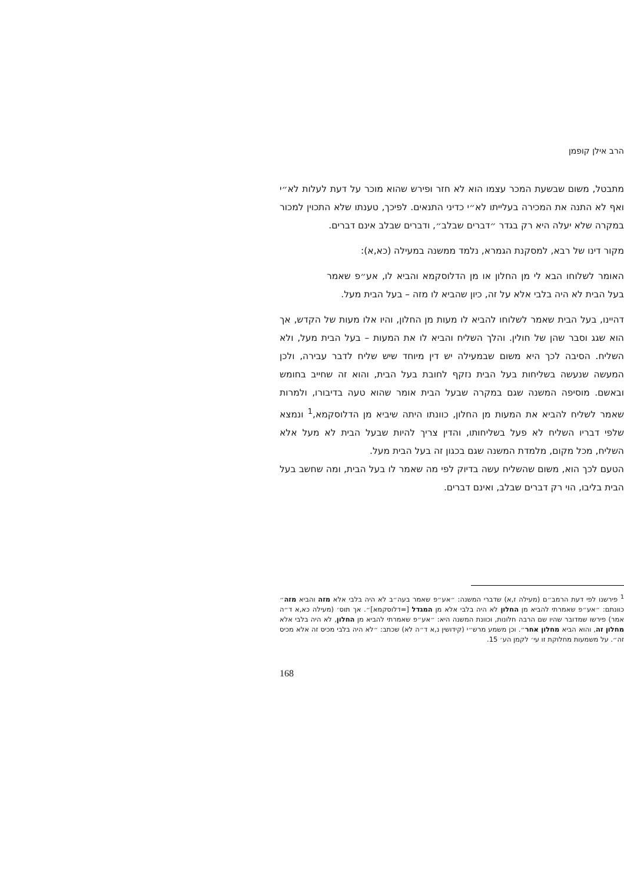הרב אילן קופמן
מתבטל, משום שבשעת המכר עצמו הוא לא חזר ופירש שהוא מוכר על דעת לעלות לא״י ואף לא התנה את המכירה בעלייתו לא״י כדיני התנאים. לפיכך, טענתו שלא התכוין למכור במקרה שלא יעלה היא רק בגדר ״דברים שבלב״, ודברים שבלב אינם דברים.
מקור דינו של רבא, למסקנת הגמרא, נלמד ממשנה במעילה (כא,א):
האומר לשלוחו הבא לי מן החלון או מן הדלוסקמא והביא לו, אע״פ שאמר בעל הבית לא היה בלבי אלא על זה, כיון שהביא לו מזה – בעל הבית מעל.
דהיינו, בעל הבית שאמר לשלוחו להביא לו מעות מן החלון, והיו אלו מעות של הקדש, אך הוא שגג וסבר שהן של חולין. והלך השליח והביא לו את המעות – בעל הבית מעל, ולא השליח. הסיבה לכך היא משום שבמעילה יש דין מיוחד שיש שליח לדבר עבירה, ולכן המעשה שנעשה בשליחות בעל הבית נזקף לחובת בעל הבית, והוא זה שחייב בחומש ובאשם. מוסיפה המשנה שגם במקרה שבעל הבית אומר שהוא טעה בדיבורו, ולמרות שאמר לשליח להביא את המעות מן החלון, כוונתו היתה שיביא מן הדלוסקמא,<sup>1</sup> ונמצא שלפי דבריו השליח לא פעל בשליחותו, והדין צריך להיות שבעל הבית לא מעל אלא השליח, מכל מקום, מלמדת המשנה שגם בכגון זה בעל הבית מעל.
הטעם לכך הוא, משום שהשליח עשה בדיוק לפי מה שאמר לו בעל הבית, ומה שחשב בעל הבית בליבו, הוי רק דברים שבלב, ואינם דברים.
<sup>1</sup> פירשנו לפי דעת הרמב״ם (מעילה ז,א) שדברי המשנה: ״אע״פ שאמר בעה״ב לא היה בלבי אלא מזה והביא מזה״ כוונתם: ״אע״פ שאמרתי להביא מן החלון לא היה בלבי אלא מן המגדל [=דלוסקמא]״. אך תוס׳ (מעילה כא,א ד״ה אמר) פירשו שמדובר שהיו שם הרבה חלונות, וכוונת המשנה היא: ״אע״פ שאמרתי להביא מן החלון, לא היה בלבי אלא מחלון זה, והוא הביא מחלון אחר״. וכן משמע מרש״י (קידושין נ,א ד״ה לא) שכתב: ״לא היה בלבי מכיס זה אלא מכיס זה״. על משמעות מחלוקת זו עי׳ לקמן הע׳ 15.
168